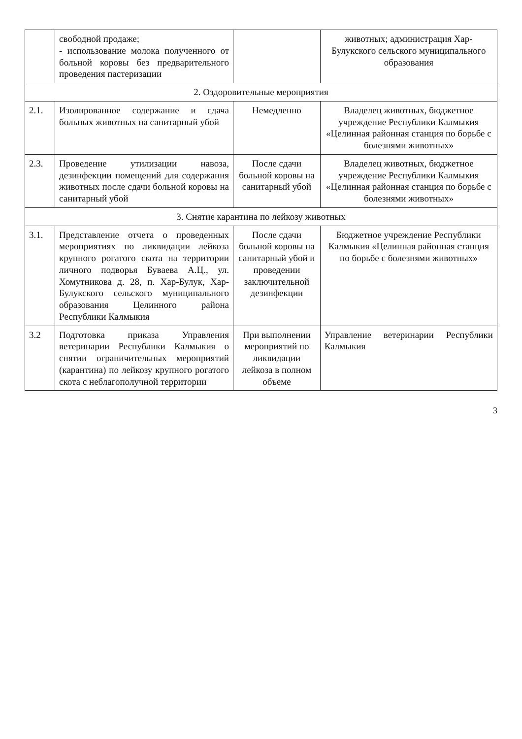| | свободной продаже; - использование молока полученного от больной коровы без предварительного проведения пастеризации | | животных; администрация Хар-Булукского сельского муниципального образования |
| 2. Оздоровительные мероприятия | | | |
| 2.1. | Изолированное содержание и сдача больных животных на санитарный убой | Немедленно | Владелец животных, бюджетное учреждение Республики Калмыкия «Целинная районная станция по борьбе с болезнями животных» |
| 2.3. | Проведение утилизации навоза, дезинфекции помещений для содержания животных после сдачи больной коровы на санитарный убой | После сдачи больной коровы на санитарный убой | Владелец животных, бюджетное учреждение Республики Калмыкия «Целинная районная станция по борьбе с болезнями животных» |
| 3. Снятие карантина по лейкозу животных | | | |
| 3.1. | Представление отчета о проведенных мероприятиях по ликвидации лейкоза крупного рогатого скота на территории личного подворья Буваева А.Ц., ул. Хомутникова д. 28, п. Хар-Булук, Хар-Булукского сельского муниципального образования Целинного района Республики Калмыкия | После сдачи больной коровы на санитарный убой и проведении заключительной дезинфекции | Бюджетное учреждение Республики Калмыкия «Целинная районная станция по борьбе с болезнями животных» |
| 3.2 | Подготовка приказа Управления ветеринарии Республики Калмыкия о снятии ограничительных мероприятий (карантина) по лейкозу крупного рогатого скота с неблагополучной территории | При выполнении мероприятий по ликвидации лейкоза в полном объеме | Управление ветеринарии Республики Калмыкия |
3